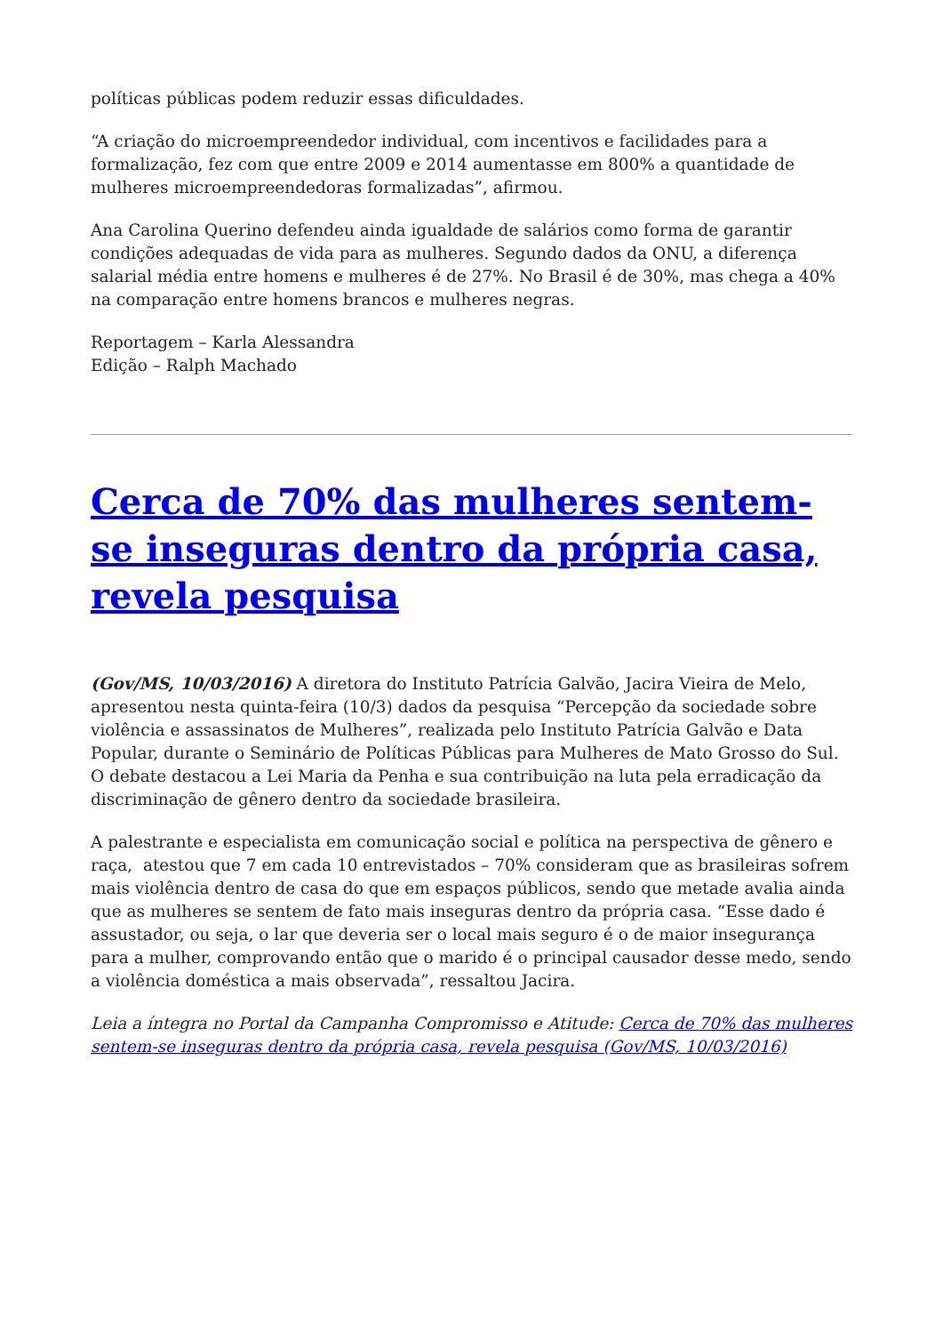políticas públicas podem reduzir essas dificuldades.
“A criação do microempreendedor individual, com incentivos e facilidades para a formalização, fez com que entre 2009 e 2014 aumentasse em 800% a quantidade de mulheres microempreendedoras formalizadas”, afirmou.
Ana Carolina Querino defendeu ainda igualdade de salários como forma de garantir condições adequadas de vida para as mulheres. Segundo dados da ONU, a diferença salarial média entre homens e mulheres é de 27%. No Brasil é de 30%, mas chega a 40% na comparação entre homens brancos e mulheres negras.
Reportagem – Karla Alessandra
Edição – Ralph Machado
Cerca de 70% das mulheres sentem-se inseguras dentro da própria casa, revela pesquisa
(Gov/MS, 10/03/2016) A diretora do Instituto Patrícia Galvão, Jacira Vieira de Melo, apresentou nesta quinta-feira (10/3) dados da pesquisa “Percepção da sociedade sobre violência e assassinatos de Mulheres”, realizada pelo Instituto Patrícia Galvão e Data Popular, durante o Seminário de Políticas Públicas para Mulheres de Mato Grosso do Sul. O debate destacou a Lei Maria da Penha e sua contribuição na luta pela erradicação da discriminação de gênero dentro da sociedade brasileira.
A palestrante e especialista em comunicação social e política na perspectiva de gênero e raça, atestou que 7 em cada 10 entrevistados – 70% consideram que as brasileiras sofrem mais violência dentro de casa do que em espaços públicos, sendo que metade avalia ainda que as mulheres se sentem de fato mais inseguras dentro da própria casa. “Esse dado é assustador, ou seja, o lar que deveria ser o local mais seguro é o de maior insegurança para a mulher, comprovando então que o marido é o principal causador desse medo, sendo a violência doméstica a mais observada”, ressaltou Jacira.
Leia a íntegra no Portal da Campanha Compromisso e Atitude: Cerca de 70% das mulheres sentem-se inseguras dentro da própria casa, revela pesquisa (Gov/MS, 10/03/2016)